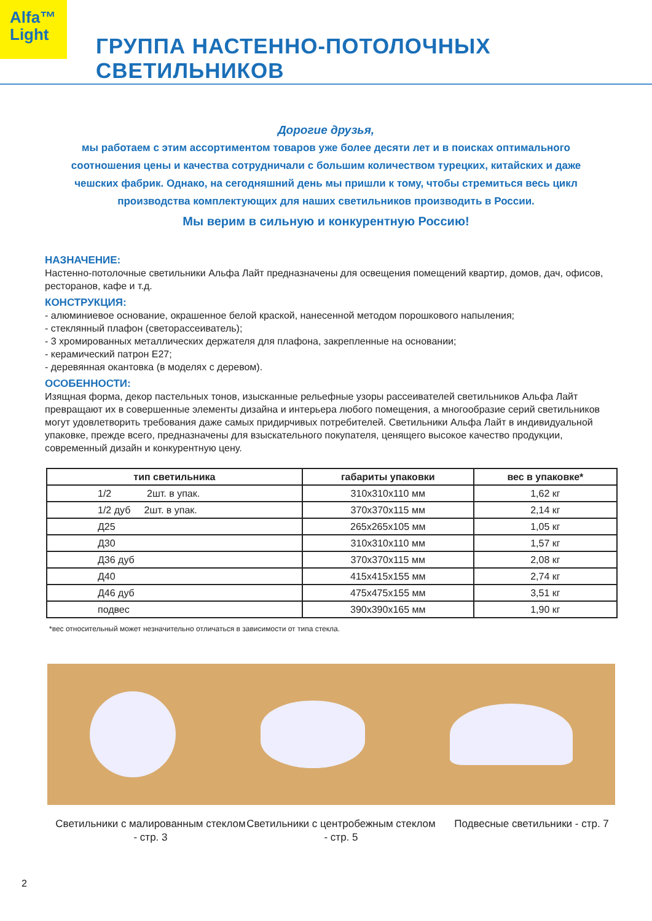Alfa™
Light
ГРУППА НАСТЕННО-ПОТОЛОЧНЫХ СВЕТИЛЬНИКОВ
Дорогие друзья,
мы работаем с этим ассортиментом товаров уже более десяти лет и в поисках оптимального соотношения цены и качества сотрудничали с большим количеством турецких, китайских и даже чешских фабрик. Однако, на сегодняшний день мы пришли к тому, чтобы стремиться весь цикл производства комплектующих для наших светильников производить в России.
Мы верим в сильную и конкурентную Россию!
НАЗНАЧЕНИЕ:
Настенно-потолочные светильники Альфа Лайт предназначены для освещения помещений квартир, домов, дач, офисов, ресторанов, кафе и т.д.
КОНСТРУКЦИЯ:
- алюминиевое основание, окрашенное белой краской, нанесенной методом порошкового напыления;
- стеклянный плафон (светорассеиватель);
- 3 хромированных металлических держателя для плафона, закрепленные на основании;
- керамический патрон Е27;
- деревянная окантовка (в моделях с деревом).
ОСОБЕННОСТИ:
Изящная форма, декор пастельных тонов, изысканные рельефные узоры рассеивателей светильников Альфа Лайт превращают их в совершенные элементы дизайна и интерьера любого помещения, а многообразие серий светильников могут удовлетворить требования даже самых придирчивых потребителей. Светильники Альфа Лайт в индивидуальной упаковке, прежде всего, предназначены для взыскательного покупателя, ценящего высокое качество продукции, современный дизайн и конкурентную цену.
| тип светильника | габариты упаковки | вес в упаковке* |
| --- | --- | --- |
| 1/2 2шт. в упак. | 310x310x110 мм | 1,62 кг |
| 1/2 дуб 2шт. в упак. | 370x370x115 мм | 2,14 кг |
| Д25 | 265x265x105 мм | 1,05 кг |
| Д30 | 310x310x110 мм | 1,57 кг |
| Д36 дуб | 370x370x115 мм | 2,08 кг |
| Д40 | 415x415x155 мм | 2,74 кг |
| Д46 дуб | 475x475x155 мм | 3,51 кг |
| подвес | 390x390x165 мм | 1,90 кг |
*вес относительный может незначительно отличаться в зависимости от типа стекла.
Светильники с малированным стеклом - стр. 3
Светильники с центробежным стеклом - стр. 5
Подвесные светильники - стр. 7
2